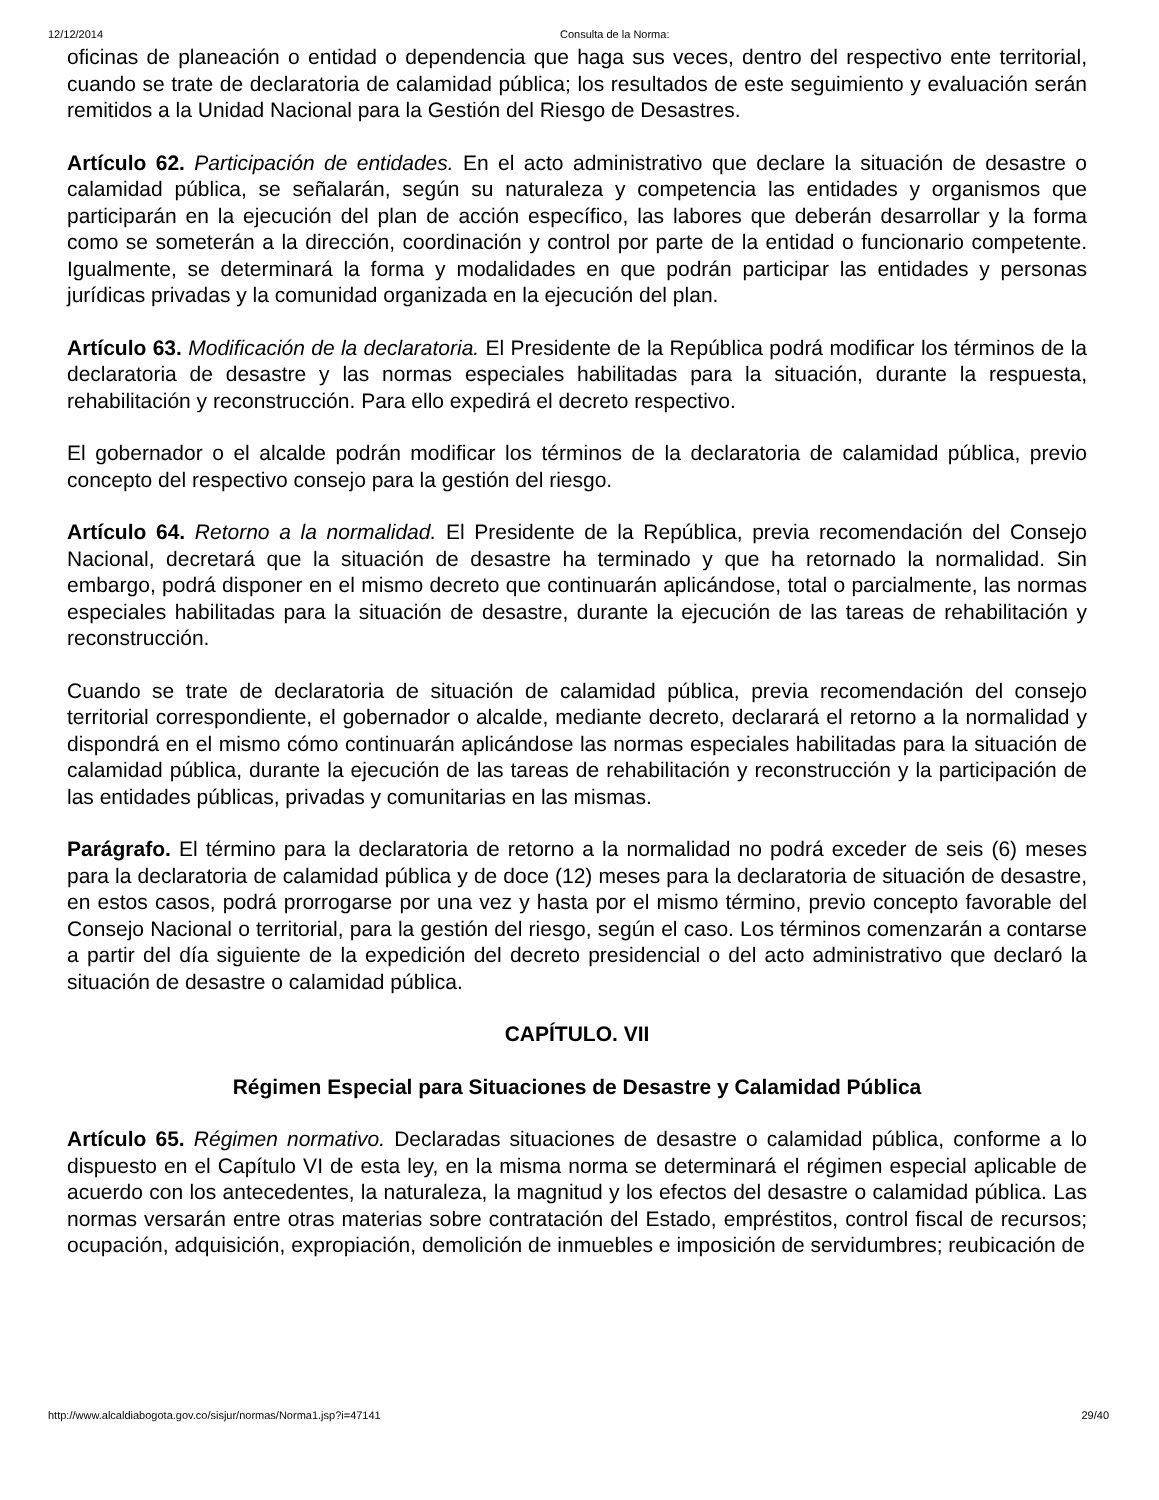12/12/2014 Consulta de la Norma:
oficinas de planeación o entidad o dependencia que haga sus veces, dentro del respectivo ente territorial, cuando se trate de declaratoria de calamidad pública; los resultados de este seguimiento y evaluación serán remitidos a la Unidad Nacional para la Gestión del Riesgo de Desastres.
Artículo 62. Participación de entidades. En el acto administrativo que declare la situación de desastre o calamidad pública, se señalarán, según su naturaleza y competencia las entidades y organismos que participarán en la ejecución del plan de acción específico, las labores que deberán desarrollar y la forma como se someterán a la dirección, coordinación y control por parte de la entidad o funcionario competente. Igualmente, se determinará la forma y modalidades en que podrán participar las entidades y personas jurídicas privadas y la comunidad organizada en la ejecución del plan.
Artículo 63. Modificación de la declaratoria. El Presidente de la República podrá modificar los términos de la declaratoria de desastre y las normas especiales habilitadas para la situación, durante la respuesta, rehabilitación y reconstrucción. Para ello expedirá el decreto respectivo.
El gobernador o el alcalde podrán modificar los términos de la declaratoria de calamidad pública, previo concepto del respectivo consejo para la gestión del riesgo.
Artículo 64. Retorno a la normalidad. El Presidente de la República, previa recomendación del Consejo Nacional, decretará que la situación de desastre ha terminado y que ha retornado la normalidad. Sin embargo, podrá disponer en el mismo decreto que continuarán aplicándose, total o parcialmente, las normas especiales habilitadas para la situación de desastre, durante la ejecución de las tareas de rehabilitación y reconstrucción.
Cuando se trate de declaratoria de situación de calamidad pública, previa recomendación del consejo territorial correspondiente, el gobernador o alcalde, mediante decreto, declarará el retorno a la normalidad y dispondrá en el mismo cómo continuarán aplicándose las normas especiales habilitadas para la situación de calamidad pública, durante la ejecución de las tareas de rehabilitación y reconstrucción y la participación de las entidades públicas, privadas y comunitarias en las mismas.
Parágrafo. El término para la declaratoria de retorno a la normalidad no podrá exceder de seis (6) meses para la declaratoria de calamidad pública y de doce (12) meses para la declaratoria de situación de desastre, en estos casos, podrá prorrogarse por una vez y hasta por el mismo término, previo concepto favorable del Consejo Nacional o territorial, para la gestión del riesgo, según el caso. Los términos comenzarán a contarse a partir del día siguiente de la expedición del decreto presidencial o del acto administrativo que declaró la situación de desastre o calamidad pública.
CAPÍTULO. VII
Régimen Especial para Situaciones de Desastre y Calamidad Pública
Artículo 65. Régimen normativo. Declaradas situaciones de desastre o calamidad pública, conforme a lo dispuesto en el Capítulo VI de esta ley, en la misma norma se determinará el régimen especial aplicable de acuerdo con los antecedentes, la naturaleza, la magnitud y los efectos del desastre o calamidad pública. Las normas versarán entre otras materias sobre contratación del Estado, empréstitos, control fiscal de recursos; ocupación, adquisición, expropiación, demolición de inmuebles e imposición de servidumbres; reubicación de
http://www.alcaldiabogota.gov.co/sisjur/normas/Norma1.jsp?i=47141 29/40